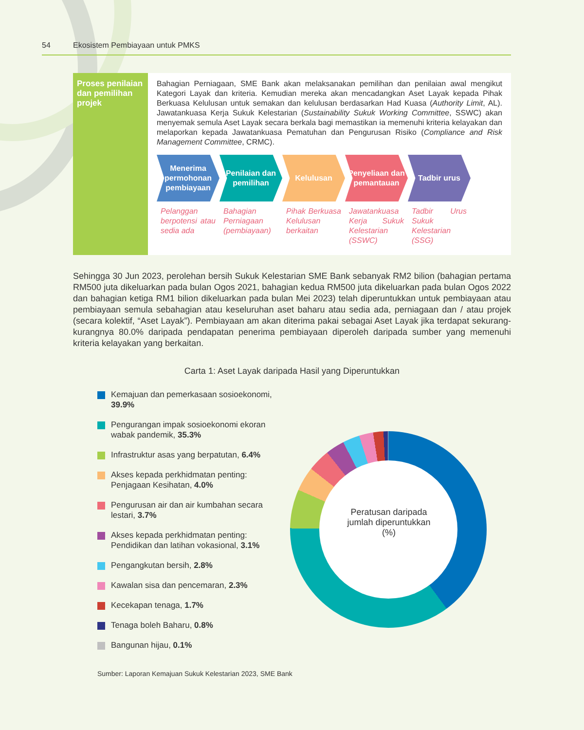54 Ekosistem Pembiayaan untuk PMKS
Proses penilaian dan pemilihan projek
Bahagian Perniagaan, SME Bank akan melaksanakan pemilihan dan penilaian awal mengikut Kategori Layak dan kriteria. Kemudian mereka akan mencadangkan Aset Layak kepada Pihak Berkuasa Kelulusan untuk semakan dan kelulusan berdasarkan Had Kuasa (Authority Limit, AL). Jawatankuasa Kerja Sukuk Kelestarian (Sustainability Sukuk Working Committee, SSWC) akan menyemak semula Aset Layak secara berkala bagi memastikan ia memenuhi kriteria kelayakan dan melaporkan kepada Jawatankuasa Pematuhan dan Pengurusan Risiko (Compliance and Risk Management Committee, CRMC).
Menerima permohonan pembiayaan
Pelanggan berpotensi atau sedia ada
Penilaian dan pemilihan
Bahagian Perniagaan (pembiayaan)
Kelulusan
Pihak Berkuasa Kelulusan berkaitan
Penyeliaan dan pemantauan
Jawatankuasa Kerja Sukuk Kelestarian (SSWC)
Tadbir urus
Tadbir Urus Sukuk Kelestarian (SSG)
Sehingga 30 Jun 2023, perolehan bersih Sukuk Kelestarian SME Bank sebanyak RM2 bilion (bahagian pertama RM500 juta dikeluarkan pada bulan Ogos 2021, bahagian kedua RM500 juta dikeluarkan pada bulan Ogos 2022 dan bahagian ketiga RM1 bilion dikeluarkan pada bulan Mei 2023) telah diperuntukkan untuk pembiayaan atau pembiayaan semula sebahagian atau keseluruhan aset baharu atau sedia ada, perniagaan dan / atau projek (secara kolektif, “Aset Layak”). Pembiayaan am akan diterima pakai sebagai Aset Layak jika terdapat sekurang-kurangnya 80.0% daripada pendapatan penerima pembiayaan diperoleh daripada sumber yang memenuhi kriteria kelayakan yang berkaitan.
Carta 1: Aset Layak daripada Hasil yang Diperuntukkan
Kemajuan dan pemerkasaan sosioekonomi, 39.9%
Pengurangan impak sosioekonomi ekoran wabak pandemik, 35.3%
Infrastruktur asas yang berpatutan, 6.4%
Akses kepada perkhidmatan penting: Penjagaan Kesihatan, 4.0%
Pengurusan air dan air kumbahan secara lestari, 3.7%
Akses kepada perkhidmatan penting: Pendidikan dan latihan vokasional, 3.1%
Pengangkutan bersih, 2.8%
Kawalan sisa dan pencemaran, 2.3%
Kecekapan tenaga, 1.7%
Tenaga boleh Baharu, 0.8%
Bangunan hijau, 0.1%
Sumber: Laporan Kemajuan Sukuk Kelestarian 2023, SME Bank
Peratusan daripada jumlah diperuntukkan (%)